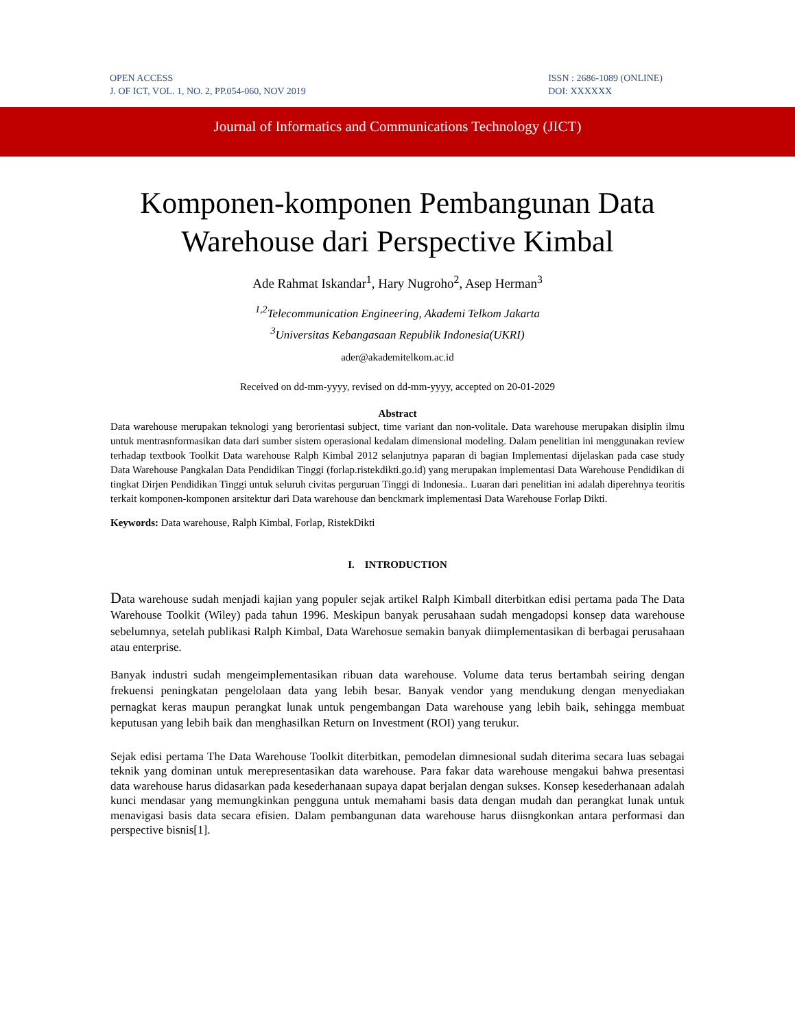OPEN ACCESS
J. OF ICT, VOL. 1, NO. 2, PP.054-060, NOV 2019
ISSN : 2686-1089 (ONLINE)
DOI: XXXXXX
Journal of Informatics and Communications Technology (JICT)
Komponen-komponen Pembangunan Data Warehouse dari Perspective Kimbal
Ade Rahmat Iskandar<sup>1</sup>, Hary Nugroho<sup>2</sup>, Asep Herman<sup>3</sup>
<sup>1,2</sup>Telecommunication Engineering, Akademi Telkom Jakarta
<sup>3</sup> Universitas Kebangasaan Republik Indonesia(UKRI)
ader@akademitelkom.ac.id
Received on dd-mm-yyyy, revised on dd-mm-yyyy, accepted on 20-01-2029
Abstract
Data warehouse merupakan teknologi yang berorientasi subject, time variant dan non-volitale. Data warehouse merupakan disiplin ilmu untuk mentrasnformasikan data dari sumber sistem operasional kedalam dimensional modeling. Dalam penelitian ini menggunakan review terhadap textbook Toolkit Data warehouse Ralph Kimbal 2012 selanjutnya paparan di bagian Implementasi dijelaskan pada case study Data Warehouse Pangkalan Data Pendidikan Tinggi (forlap.ristekdikti.go.id) yang merupakan implementasi Data Warehouse Pendidikan di tingkat Dirjen Pendidikan Tinggi untuk seluruh civitas perguruan Tinggi di Indonesia.. Luaran dari penelitian ini adalah diperehnya teoritis terkait komponen-komponen arsitektur dari Data warehouse dan benckmark implementasi Data Warehouse Forlap Dikti.
Keywords: Data warehouse, Ralph Kimbal, Forlap, RistekDikti
I. INTRODUCTION
Data warehouse sudah menjadi kajian yang populer sejak artikel Ralph Kimball diterbitkan edisi pertama pada The Data Warehouse Toolkit (Wiley) pada tahun 1996. Meskipun banyak perusahaan sudah mengadopsi konsep data warehouse sebelumnya, setelah publikasi Ralph Kimbal, Data Warehosue semakin banyak diimplementasikan di berbagai perusahaan atau enterprise.
Banyak industri sudah mengeimplementasikan ribuan data warehouse. Volume data terus bertambah seiring dengan frekuensi peningkatan pengelolaan data yang lebih besar. Banyak vendor yang mendukung dengan menyediakan pernagkat keras maupun perangkat lunak untuk pengembangan Data warehouse yang lebih baik, sehingga membuat keputusan yang lebih baik dan menghasilkan Return on Investment (ROI) yang terukur.
Sejak edisi pertama The Data Warehouse Toolkit diterbitkan, pemodelan dimnesional sudah diterima secara luas sebagai teknik yang dominan untuk merepresentasikan data warehouse. Para fakar data warehouse mengakui bahwa presentasi data warehouse harus didasarkan pada kesederhanaan supaya dapat berjalan dengan sukses. Konsep kesederhanaan adalah kunci mendasar yang memungkinkan pengguna untuk memahami basis data dengan mudah dan perangkat lunak untuk menavigasi basis data secara efisien. Dalam pembangunan data warehouse harus diisngkonkan antara performasi dan perspective bisnis[1].